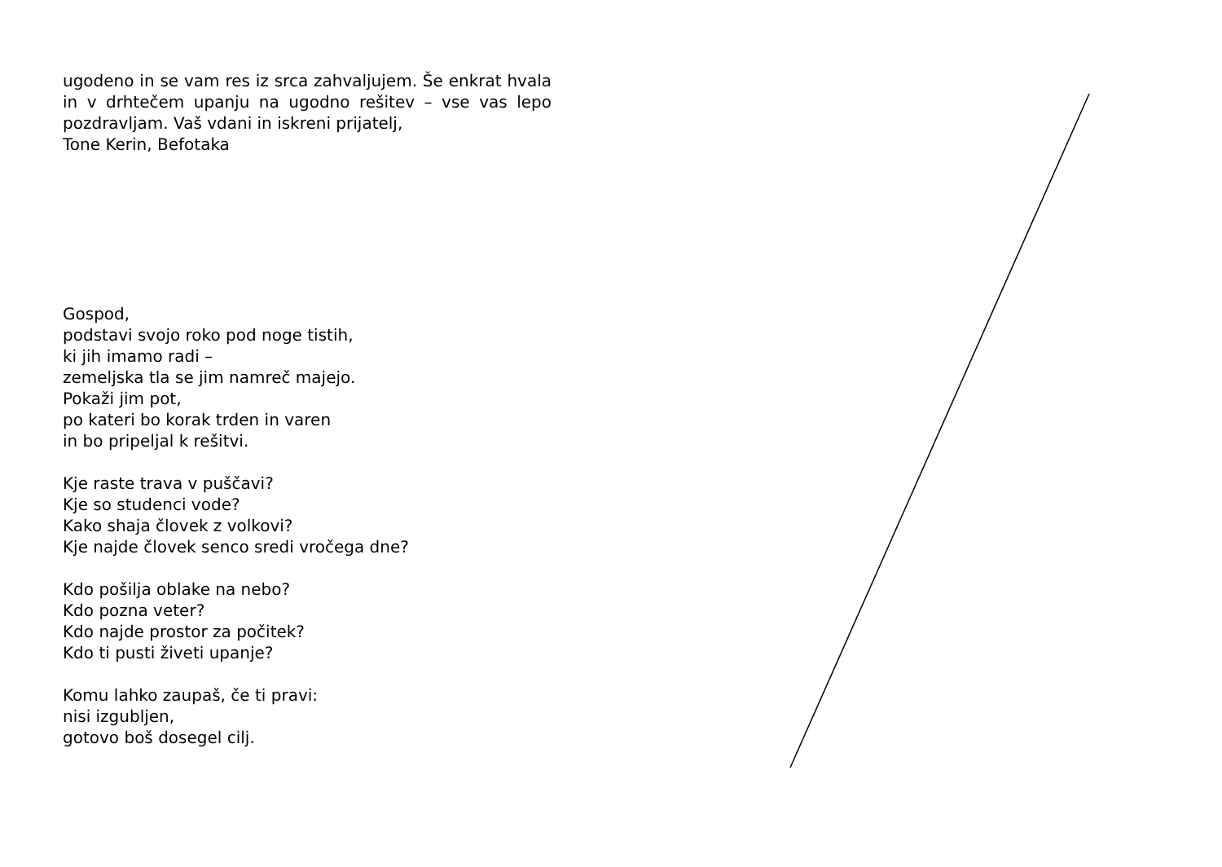ugodeno in se vam res iz srca zahvaljujem. Še enkrat hvala in v drhtečem upanju na ugodno rešitev – vse vas lepo pozdravljam. Vaš vdani in iskreni prijatelj,
Tone Kerin, Befotaka
Gospod,
podstavi svojo roko pod noge tistih,
ki jih imamo radi –
zemeljska tla se jim namreč majejo.
Pokaži jim pot,
po kateri bo korak trden in varen
in bo pripeljal k rešitvi.
Kje raste trava v puščavi?
Kje so studenci vode?
Kako shaja človek z volkovi?
Kje najde človek senco sredi vročega dne?
Kdo pošilja oblake na nebo?
Kdo pozna veter?
Kdo najde prostor za počitek?
Kdo ti pusti živeti upanje?
Komu lahko zaupaš, če ti pravi:
nisi izgubljen,
gotovo boš dosegel cilj.